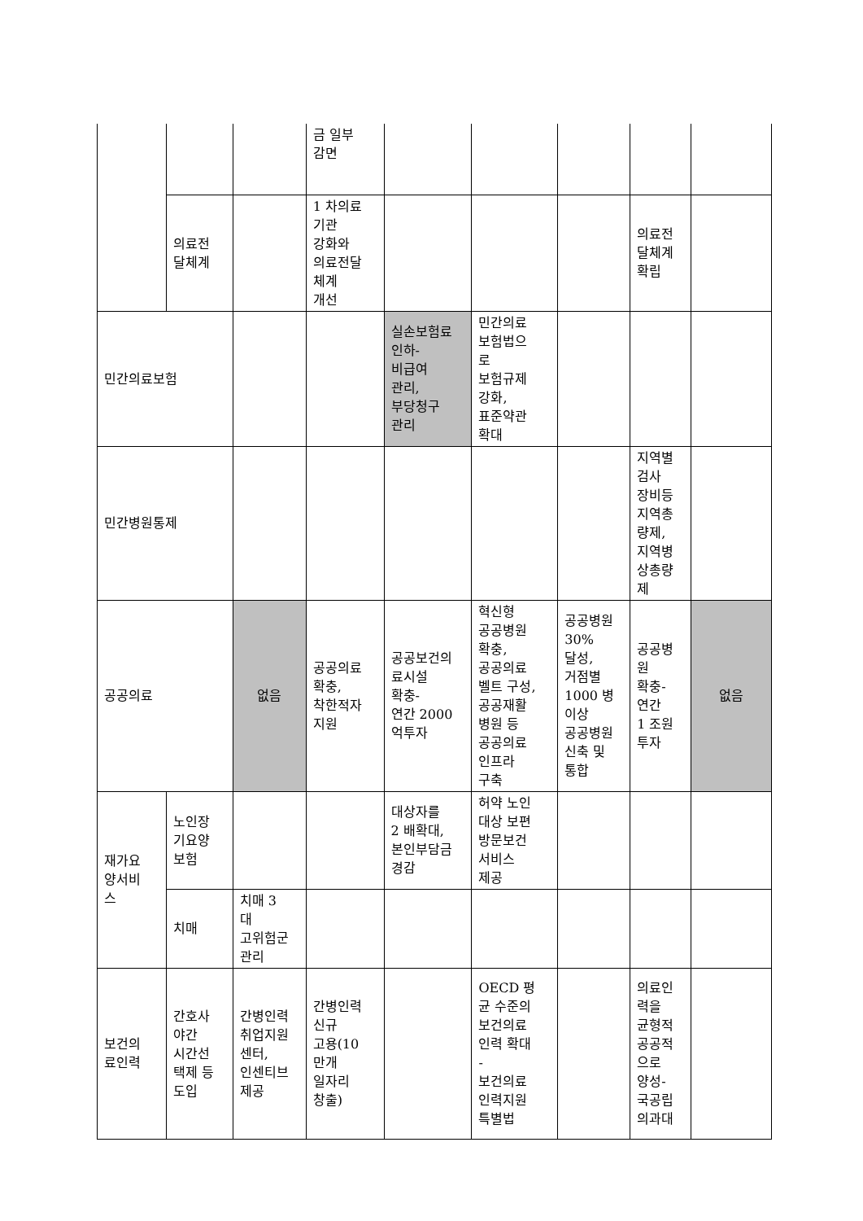| | | | 금 일부 감면 | | | | | |
| | 의료전 달체계 | | 1 차의료 기관 강화와 의료전달 체계 개선 | | | | 의료전 달체계 확립 | |
| 민간의료보험 | | | | 실손보험료 인하- 비급여 관리, 부당청구 관리 | 민간의료 보험법으 로 보험규제 강화, 표준약관 확대 | | | |
| 민간병원통제 | | | | | | | 지역별 검사 장비등 지역총 량제, 지역병 상총량 제 | |
| 공공의료 | | 없음 | 공공의료 확충, 착한적자 지원 | 공공보건의 료시설 확충- 연간 2000 억투자 | 혁신형 공공병원 확충, 공공의료 벨트 구성, 공공재활 병원 등 공공의료 인프라 구축 | 공공병원 30% 달성, 거점별 1000 병 이상 공공병원 신축 및 통합 | 공공병 원 확충- 연간 1 조원 투자 | 없음 |
| 재가요 양서비 스 | 노인장 기요양 보험 | | | 대상자를 2 배확대, 본인부담금 경감 | 허약 노인 대상 보편 방문보건 서비스 제공 | | | |
| | 치매 | 치매 3 대 고위험군 관리 | | | | | | |
| 보건의 료인력 | 간호사 야간 시간선 택제 등 도입 | 간병인력 취업지원 센터, 인센티브 제공 | 간병인력 신규 고용(10 만개 일자리 창출) | | OECD 평 균 수준의 보건의료 인력 확대 - 보건의료 인력지원 특별법 | | 의료인 력을 균형적 공공적 으로 양성- 국공립 의과대 | |